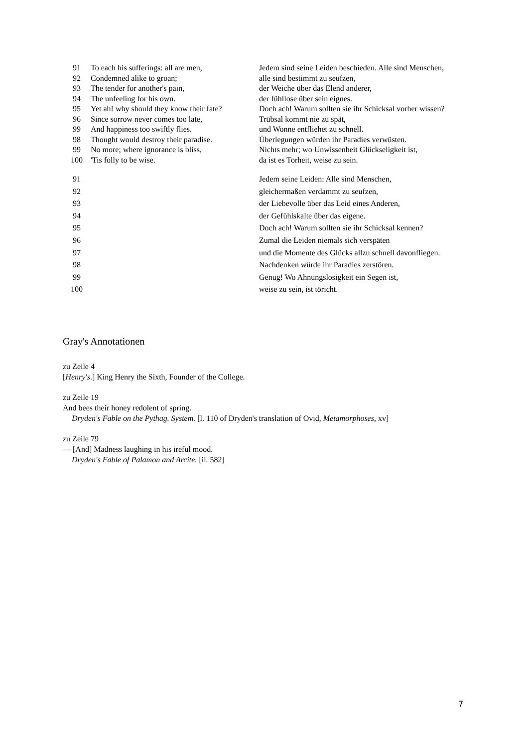| 91 | To each his sufferings: all are men, | Jedem sind seine Leiden beschieden. Alle sind Menschen, |
| 92 | Condemned alike to groan; | alle sind bestimmt zu seufzen, |
| 93 | The tender for another's pain, | der Weiche über das Elend anderer, |
| 94 | The unfeeling for his own. | der fühllose über sein eignes. |
| 95 | Yet ah! why should they know their fate? | Doch ach! Warum sollten sie ihr Schicksal vorher wissen? |
| 96 | Since sorrow never comes too late, | Trübsal kommt nie zu spät, |
| 99 | And happiness too swiftly flies. | und Wonne entfliehet zu schnell. |
| 98 | Thought would destroy their paradise. | Überlegungen würden ihr Paradies verwüsten. |
| 99 | No more; where ignorance is bliss, | Nichts mehr; wo Unwissenheit Glückseligkeit ist, |
| 100 | 'Tis folly to be wise. | da ist es Torheit, weise zu sein. |
| 91 | | Jedem seine Leiden: Alle sind Menschen, |
| 92 | | gleichermaßen verdammt zu seufzen, |
| 93 | | der Liebevolle über das Leid eines Anderen, |
| 94 | | der Gefühlskalte über das eigene. |
| 95 | | Doch ach! Warum sollten sie ihr Schicksal kennen? |
| 96 | | Zumal die Leiden niemals sich verspäten |
| 97 | | und die Momente des Glücks allzu schnell davonfliegen. |
| 98 | | Nachdenken würde ihr Paradies zerstören. |
| 99 | | Genug! Wo Ahnungslosigkeit ein Segen ist, |
| 100 | | weise zu sein, ist töricht. |
Gray's Annotationen
zu Zeile 4
[Henry's.] King Henry the Sixth, Founder of the College.
zu Zeile 19
And bees their honey redolent of spring.
Dryden's Fable on the Pythag. System. [l. 110 of Dryden's translation of Ovid, Metamorphoses, xv]
zu Zeile 79
— [And] Madness laughing in his ireful mood.
Dryden's Fable of Palamon and Arcite. [ii. 582]
7